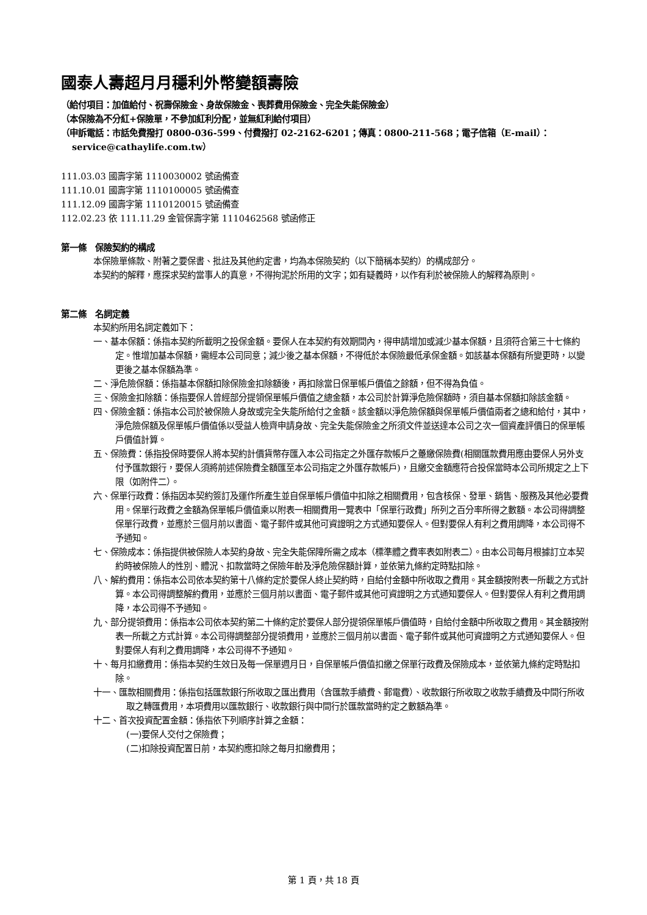國泰人壽超月月穩利外幣變額壽險
（給付項目：加值給付、祝壽保險金、身故保險金、喪葬費用保險金、完全失能保險金）
（本保險為不分紅+保險單，不參加紅利分配，並無紅利給付項目）
（申訴電話：市話免費撥打 0800-036-599、付費撥打 02-2162-6201；傳真：0800-211-568；電子信箱（E-mail）：
service@cathaylife.com.tw）
111.03.03 國壽字第 1110030002 號函備查
111.10.01 國壽字第 1110100005 號函備查
111.12.09 國壽字第 1110120015 號函備查
112.02.23 依 111.11.29 金管保壽字第 1110462568 號函修正
第一條　保險契約的構成
本保險單條款、附著之要保書、批註及其他約定書，均為本保險契約（以下簡稱本契約）的構成部分。
本契約的解釋，應探求契約當事人的真意，不得拘泥於所用的文字；如有疑義時，以作有利於被保險人的解釋為原則。
第二條　名詞定義
本契約所用名詞定義如下：
一、基本保額：係指本契約所載明之投保金額。要保人在本契約有效期間內，得申請增加或減少基本保額，且須符合第三十七條約定。惟增加基本保額，需經本公司同意；減少後之基本保額，不得低於本保險最低承保金額。如該基本保額有所變更時，以變更後之基本保額為準。
二、淨危險保額：係指基本保額扣除保險金扣除額後，再扣除當日保單帳戶價值之餘額，但不得為負值。
三、保險金扣除額：係指要保人曾經部分提領保單帳戶價值之總金額，本公司於計算淨危險保額時，須自基本保額扣除該金額。
四、保險金額：係指本公司於被保險人身故或完全失能所給付之金額。該金額以淨危險保額與保單帳戶價值兩者之總和給付，其中，淨危險保額及保單帳戶價值係以受益人檢齊申請身故、完全失能保險金之所須文件並送達本公司之次一個資產評價日的保單帳戶價值計算。
五、保險費：係指投保時要保人將本契約計價貨幣存匯入本公司指定之外匯存款帳戶之躉繳保險費(相關匯款費用應由要保人另外支付予匯款銀行，要保人須將前述保險費全額匯至本公司指定之外匯存款帳戶)，且繳交金額應符合投保當時本公司所規定之上下限（如附件二）。
六、保單行政費：係指因本契約簽訂及運作所產生並自保單帳戶價值中扣除之相關費用，包含核保、發單、銷售、服務及其他必要費用。保單行政費之金額為保單帳戶價值乘以附表一相關費用一覽表中「保單行政費」所列之百分率所得之數額。本公司得調整保單行政費，並應於三個月前以書面、電子郵件或其他可資證明之方式通知要保人。但對要保人有利之費用調降，本公司得不予通知。
七、保險成本：係指提供被保險人本契約身故、完全失能保障所需之成本（標準體之費率表如附表二）。由本公司每月根據訂立本契約時被保險人的性別、體況、扣款當時之保險年齡及淨危險保額計算，並依第九條約定時點扣除。
八、解約費用：係指本公司依本契約第十八條約定於要保人終止契約時，自給付金額中所收取之費用。其金額按附表一所載之方式計算。本公司得調整解約費用，並應於三個月前以書面、電子郵件或其他可資證明之方式通知要保人。但對要保人有利之費用調降，本公司得不予通知。
九、部分提領費用：係指本公司依本契約第二十條約定於要保人部分提領保單帳戶價值時，自給付金額中所收取之費用。其金額按附表一所載之方式計算。本公司得調整部分提領費用，並應於三個月前以書面、電子郵件或其他可資證明之方式通知要保人。但對要保人有利之費用調降，本公司得不予通知。
十、每月扣繳費用：係指本契約生效日及每一保單週月日，自保單帳戶價值扣繳之保單行政費及保險成本，並依第九條約定時點扣除。
十一、匯款相關費用：係指包括匯款銀行所收取之匯出費用（含匯款手續費、郵電費）、收款銀行所收取之收款手續費及中間行所收取之轉匯費用，本項費用以匯款銀行、收款銀行與中間行於匯款當時約定之數額為準。
十二、首次投資配置金額：係指依下列順序計算之金額：
(一)要保人交付之保險費；
(二)扣除投資配置日前，本契約應扣除之每月扣繳費用；
第 1 頁，共 18 頁